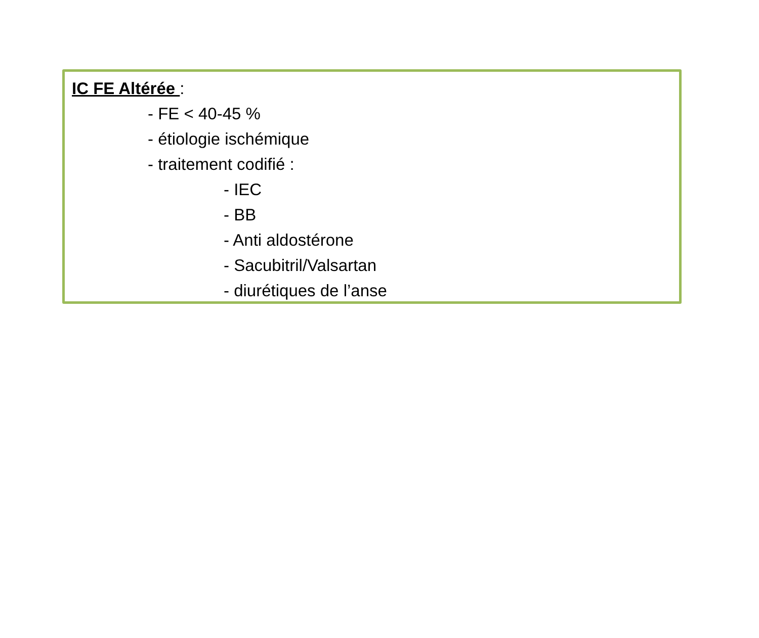IC FE Altérée :
- FE < 40-45 %
- étiologie ischémique
- traitement codifié :
- IEC
- BB
- Anti aldostérone
- Sacubitril/Valsartan
- diurétiques de l’anse